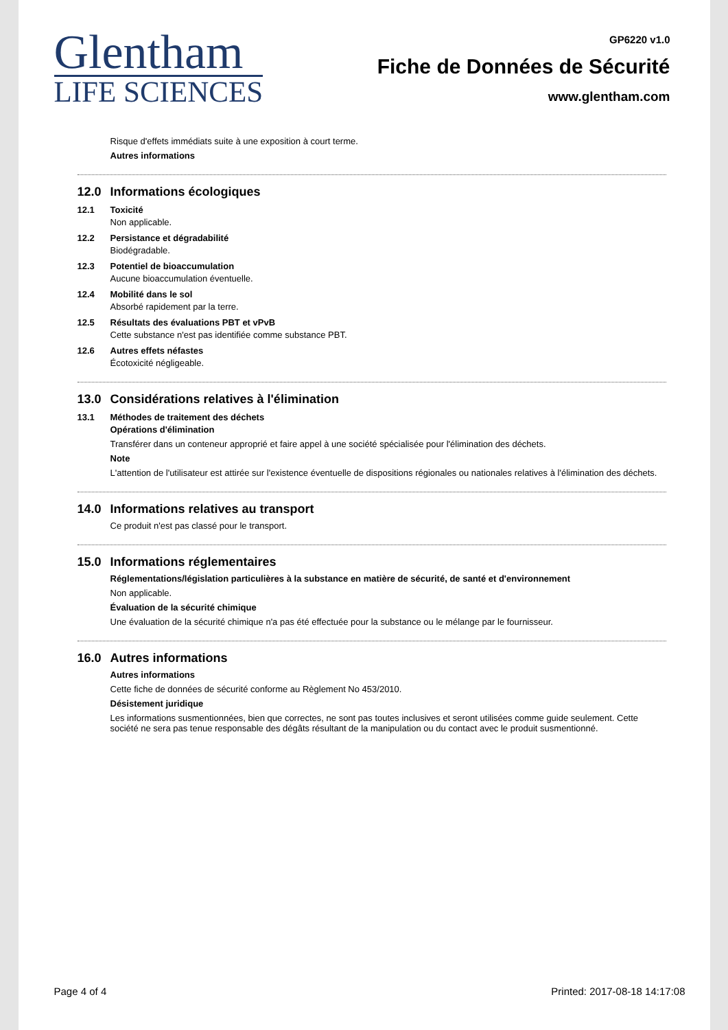Glentham
LIFE SCIENCES
GP6220 v1.0
Fiche de Données de Sécurité
www.glentham.com
Risque d'effets immédiats suite à une exposition à court terme.
Autres informations
12.0 Informations écologiques
12.1 Toxicité
Non applicable.
12.2 Persistance et dégradabilité
Biodégradable.
12.3 Potentiel de bioaccumulation
Aucune bioaccumulation éventuelle.
12.4 Mobilité dans le sol
Absorbé rapidement par la terre.
12.5 Résultats des évaluations PBT et vPvB
Cette substance n'est pas identifiée comme substance PBT.
12.6 Autres effets néfastes
Écotoxicité négligeable.
13.0 Considérations relatives à l'élimination
13.1 Méthodes de traitement des déchets
Opérations d'élimination
Transférer dans un conteneur approprié et faire appel à une société spécialisée pour l'élimination des déchets.
Note
L'attention de l'utilisateur est attirée sur l'existence éventuelle de dispositions régionales ou nationales relatives à l'élimination des déchets.
14.0 Informations relatives au transport
Ce produit n'est pas classé pour le transport.
15.0 Informations réglementaires
Réglementations/législation particulières à la substance en matière de sécurité, de santé et d'environnement
Non applicable.
Évaluation de la sécurité chimique
Une évaluation de la sécurité chimique n'a pas été effectuée pour la substance ou le mélange par le fournisseur.
16.0 Autres informations
Autres informations
Cette fiche de données de sécurité conforme au Règlement No 453/2010.
Désistement juridique
Les informations susmentionnées, bien que correctes, ne sont pas toutes inclusives et seront utilisées comme guide seulement. Cette société ne sera pas tenue responsable des dégâts résultant de la manipulation ou du contact avec le produit susmentionné.
Page 4 of 4 Printed: 2017-08-18 14:17:08